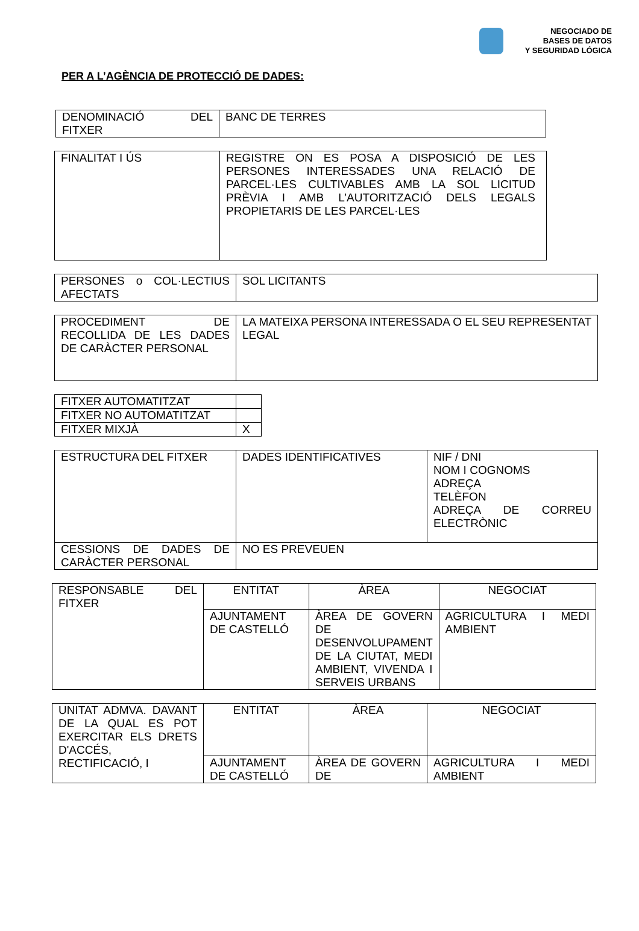NEGOCIADO DE
BASES DE DATOS
Y SEGURIDAD LÓGICA
PER A L’AGÈNCIA DE PROTECCIÓ DE DADES:
| DENOMINACIÓ DEL FITXER | BANC DE TERRES |
| FINALITAT I ÚS | REGISTRE ON ES POSA A DISPOSICIÓ DE LES PERSONES INTERESSADES UNA RELACIÓ DE PARCEL·LES CULTIVABLES AMB LA SOL LICITUD PRÈVIA I AMB L’AUTORITZACIÓ DELS LEGALS PROPIETARIS DE LES PARCEL·LES |
| PERSONES o COL·LECTIUS AFECTATS | SOL LICITANTS |
| PROCEDIMENT DE RECOLLIDA DE LES DADES DE CARÀCTER PERSONAL | LA MATEIXA PERSONA INTERESSADA O EL SEU REPRESENTAT LEGAL |
| FITXER AUTOMATITZAT | |
| FITXER NO AUTOMATITZAT | |
| FITXER MIXJÀ | X |
| ESTRUCTURA DEL FITXER | DADES IDENTIFICATIVES | NIF / DNI NOM I COGNOMS ADREÇA TELÈFON ADREÇA DE CORREU ELECTRÒNIC |
| CESSIONS DE DADES DE CARÀCTER PERSONAL | NO ES PREVEUEN | |
| RESPONSABLE DEL FITXER | ENTITAT | ÀREA | NEGOCIAT |
| | AJUNTAMENT DE CASTELLÓ | ÀREA DE GOVERN DE DESENVOLUPAMENT DE LA CIUTAT, MEDI AMBIENT, VIVENDA I SERVEIS URBANS | AGRICULTURA I MEDI AMBIENT |
| UNITAT ADMVA. DAVANT DE LA QUAL ES POT EXERCITAR ELS DRETS D'ACCÉS, RECTIFICACIÓ, I | ENTITAT | ÀREA | NEGOCIAT |
| | AJUNTAMENT DE CASTELLÓ | ÀREA DE GOVERN DE | AGRICULTURA I MEDI AMBIENT |